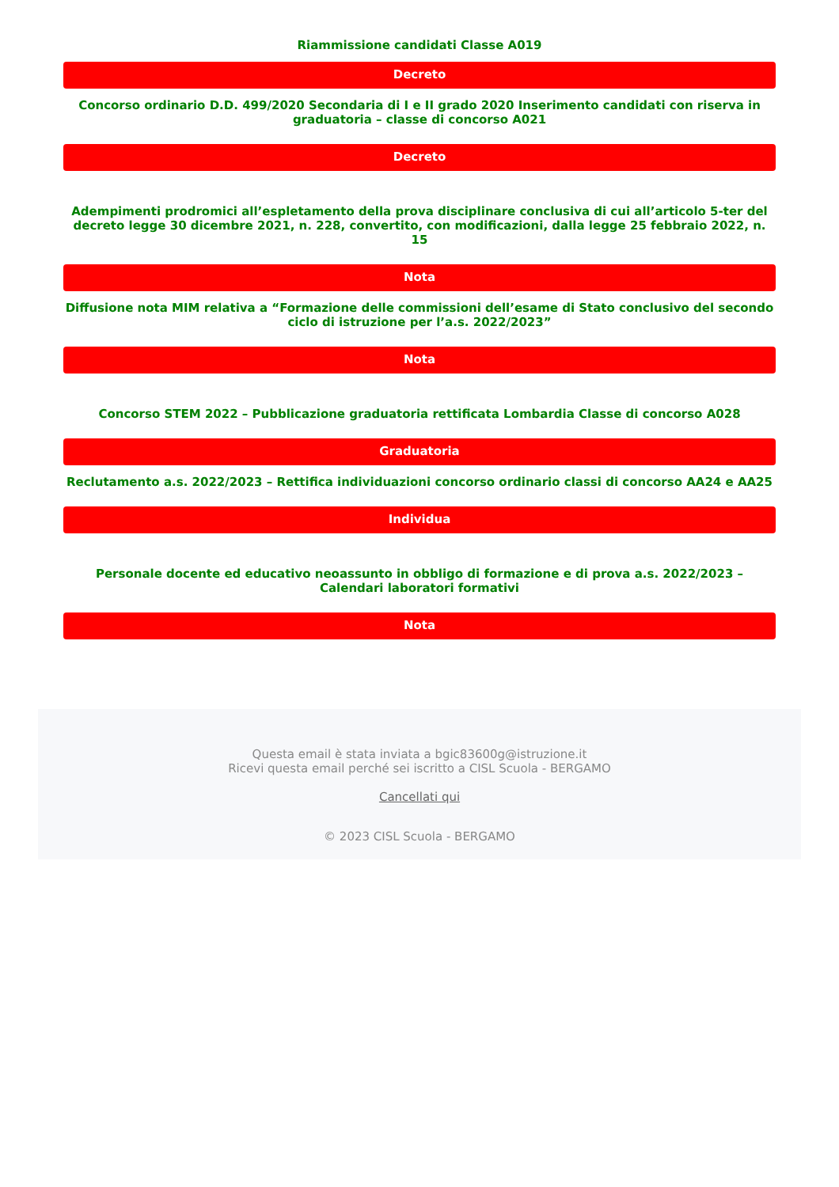Riammissione candidati Classe A019
Decreto
Concorso ordinario D.D. 499/2020 Secondaria di I e II grado 2020 Inserimento candidati con riserva in graduatoria – classe di concorso A021
Decreto
Adempimenti prodromici all’espletamento della prova disciplinare conclusiva di cui all’articolo 5-ter del decreto legge 30 dicembre 2021, n. 228, convertito, con modificazioni, dalla legge 25 febbraio 2022, n. 15
Nota
Diffusione nota MIM relativa a “Formazione delle commissioni dell’esame di Stato conclusivo del secondo ciclo di istruzione per l’a.s. 2022/2023”
Nota
Concorso STEM 2022 – Pubblicazione graduatoria rettificata Lombardia Classe di concorso A028
Graduatoria
Reclutamento a.s. 2022/2023 – Rettifica individuazioni concorso ordinario classi di concorso AA24 e AA25
Individua
Personale docente ed educativo neoassunto in obbligo di formazione e di prova a.s. 2022/2023 – Calendari laboratori formativi
Nota
Questa email è stata inviata a bgic83600g@istruzione.it
Ricevi questa email perché sei iscritto a CISL Scuola - BERGAMO
Cancellati qui
© 2023 CISL Scuola - BERGAMO